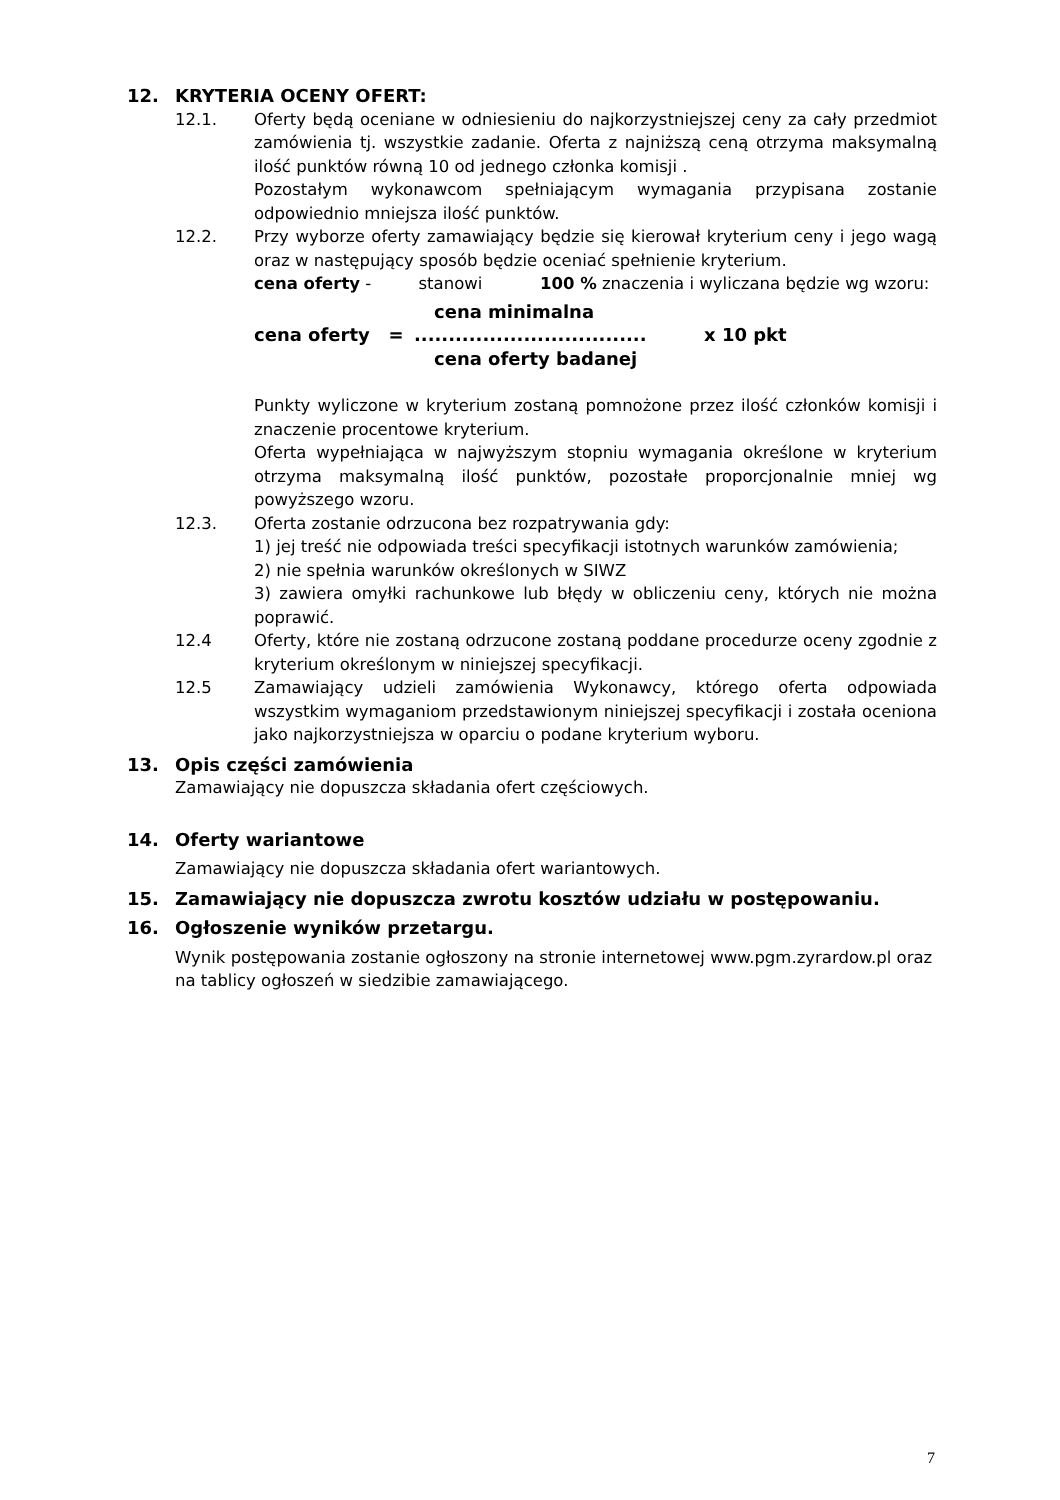12. KRYTERIA OCENY OFERT:
12.1. Oferty będą oceniane w odniesieniu do najkorzystniejszej ceny za cały przedmiot zamówienia tj. wszystkie zadanie. Oferta z najniższą ceną otrzyma maksymalną ilość punktów równą 10 od jednego członka komisji .
Pozostałym wykonawcom spełniającym wymagania przypisana zostanie odpowiednio mniejsza ilość punktów.
12.2. Przy wyborze oferty zamawiający będzie się kierował kryterium ceny i jego wagą oraz w następujący sposób będzie oceniać spełnienie kryterium.
cena oferty - stanowi 100 % znaczenia i wyliczana będzie wg wzoru:
cena minimalna
cena oferty =.................................. x 10 pkt
cena oferty badanej
Punkty wyliczone w kryterium zostaną pomnożone przez ilość członków komisji i znaczenie procentowe kryterium.
Oferta wypełniająca w najwyższym stopniu wymagania określone w kryterium otrzyma maksymalną ilość punktów, pozostałe proporcjonalnie mniej wg powyższego wzoru.
12.3. Oferta zostanie odrzucona bez rozpatrywania gdy:
1) jej treść nie odpowiada treści specyfikacji istotnych warunków zamówienia;
2) nie spełnia warunków określonych w SIWZ
3) zawiera omyłki rachunkowe lub błędy w obliczeniu ceny, których nie można poprawić.
12.4 Oferty, które nie zostaną odrzucone zostaną poddane procedurze oceny zgodnie z kryterium określonym w niniejszej specyfikacji.
12.5 Zamawiający udzieli zamówienia Wykonawcy, którego oferta odpowiada wszystkim wymaganiom przedstawionym niniejszej specyfikacji i została oceniona jako najkorzystniejsza w oparciu o podane kryterium wyboru.
13. Opis części zamówienia
Zamawiający nie dopuszcza składania ofert częściowych.
14. Oferty wariantowe
Zamawiający nie dopuszcza składania ofert wariantowych.
15. Zamawiający nie dopuszcza zwrotu kosztów udziału w postępowaniu.
16. Ogłoszenie wyników przetargu.
Wynik postępowania zostanie ogłoszony na stronie internetowej www.pgm.zyrardow.pl oraz na tablicy ogłoszeń w siedzibie zamawiającego.
7